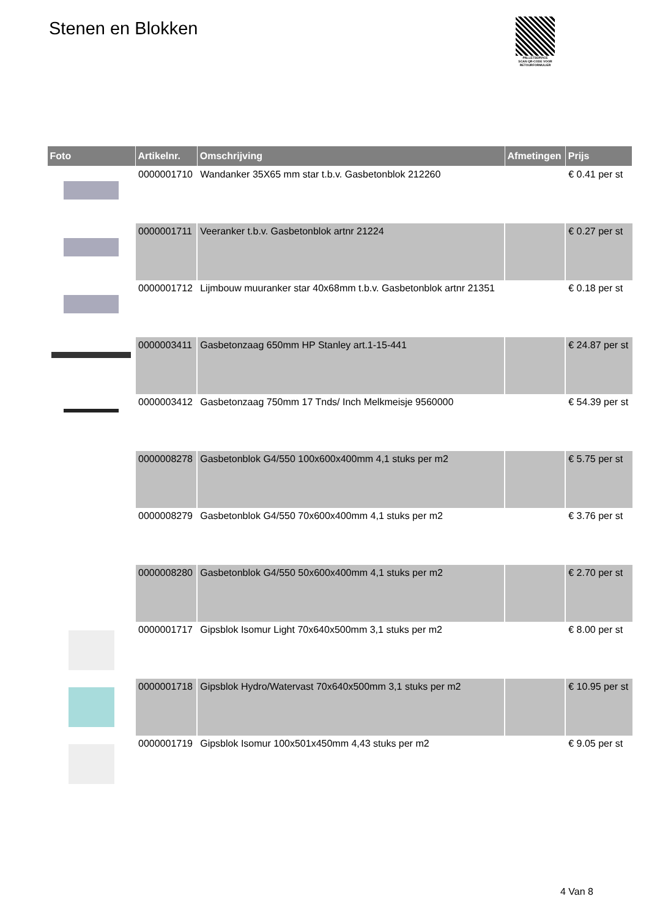Stenen en Blokken
PALLETSERVICE
SCAN QR-CODE VOOR RETOURFORMULIER
| Foto | Artikelnr. | Omschrijving | Afmetingen | Prijs |
| --- | --- | --- | --- | --- |
| | 0000001710 | Wandanker 35X65 mm star t.b.v. Gasbetonblok 212260 | | € 0.41 per st |
| | 0000001711 | Veeranker t.b.v. Gasbetonblok artnr 21224 | | € 0.27 per st |
| | 0000001712 | Lijmbouw muuranker star 40x68mm t.b.v. Gasbetonblok artnr 21351 | | € 0.18 per st |
| | 0000003411 | Gasbetonzaag 650mm HP Stanley art.1-15-441 | | € 24.87 per st |
| | 0000003412 | Gasbetonzaag 750mm 17 Tnds/ Inch Melkmeisje 9560000 | | € 54.39 per st |
| | 0000008278 | Gasbetonblok G4/550 100x600x400mm 4,1 stuks per m2 | | € 5.75 per st |
| | 0000008279 | Gasbetonblok G4/550 70x600x400mm 4,1 stuks per m2 | | € 3.76 per st |
| | 0000008280 | Gasbetonblok G4/550 50x600x400mm 4,1 stuks per m2 | | € 2.70 per st |
| | 0000001717 | Gipsblok Isomur Light 70x640x500mm 3,1 stuks per m2 | | € 8.00 per st |
| | 0000001718 | Gipsblok Hydro/Watervast 70x640x500mm 3,1 stuks per m2 | | € 10.95 per st |
| | 0000001719 | Gipsblok Isomur 100x501x450mm 4,43 stuks per m2 | | € 9.05 per st |
4 Van 8